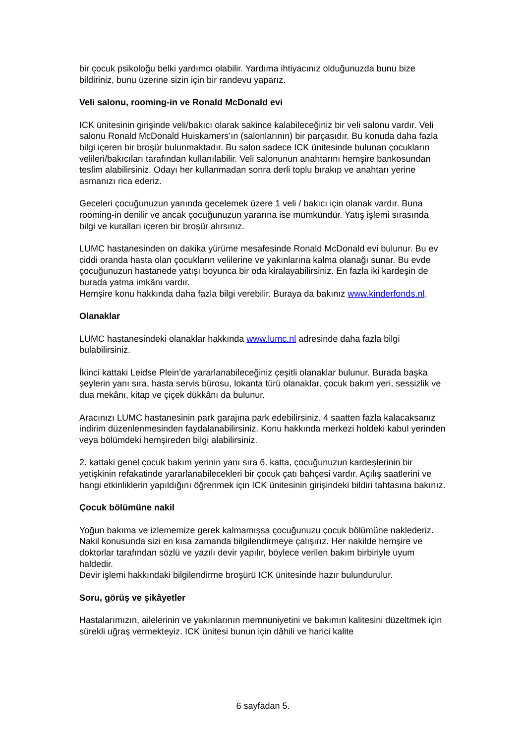bir çocuk psikoloğu belki yardımcı olabilir. Yardıma ihtiyacınız olduğunuzda bunu bize bildiriniz, bunu üzerine sizin için bir randevu yaparız.
Veli salonu, rooming-in ve Ronald McDonald evi
ICK ünitesinin girişinde veli/bakıcı olarak sakince kalabileceğiniz bir veli salonu vardır. Veli salonu Ronald McDonald Huiskamers’ın (salonlarının) bir parçasıdır. Bu konuda daha fazla bilgi içeren bir broşür bulunmaktadır. Bu salon sadece ICK ünitesinde bulunan çocukların velileri/bakıcıları tarafından kullanılabilir. Veli salonunun anahtarını hemşire bankosundan teslim alabilirsiniz. Odayı her kullanmadan sonra derli toplu bırakıp ve anahtarı yerine asmanızı rica ederiz.
Geceleri çocuğunuzun yanında gecelemek üzere 1 veli / bakıcı için olanak vardır. Buna rooming-in denilir ve ancak çocuğunuzun yararına ise mümkündür. Yatış işlemi sırasında bilgi ve kuralları içeren bir broşür alırsınız.
LUMC hastanesinden on dakika yürüme mesafesinde Ronald McDonald evi bulunur. Bu ev ciddi oranda hasta olan çocukların velilerine ve yakınlarına kalma olanağı sunar. Bu evde çocuğunuzun hastanede yatışı boyunca bir oda kiralayabilirsiniz. En fazla iki kardeşin de burada yatma imkânı vardır.
Hemşire konu hakkında daha fazla bilgi verebilir. Buraya da bakınız www.kinderfonds.nl.
Olanaklar
LUMC hastanesindeki olanaklar hakkında www.lumc.nl adresinde daha fazla bilgi bulabilirsiniz.
İkinci kattaki Leidse Plein’de yararlanabileceğiniz çeşitli olanaklar bulunur. Burada başka şeylerin yanı sıra, hasta servis bürosu, lokanta türü olanaklar, çocuk bakım yeri, sessizlik ve dua mekânı, kitap ve çiçek dükkânı da bulunur.
Aracınızı LUMC hastanesinin park garajına park edebilirsiniz. 4 saatten fazla kalacaksanız indirim düzenlenmesinden faydalanabilirsiniz. Konu hakkında merkezi holdeki kabul yerinden veya bölümdeki hemşireden bilgi alabilirsiniz.
2. kattaki genel çocuk bakım yerinin yanı sıra 6. katta, çocuğunuzun kardeşlerinin bir yetişkinin refakatinde yararlanabilecekleri bir çocuk çatı bahçesi vardır. Açılış saatlerini ve hangi etkinliklerin yapıldığını öğrenmek için ICK ünitesinin girişindeki bildiri tahtasına bakınız.
Çocuk bölümüne nakil
Yoğun bakıma ve izlememize gerek kalmamışsa çocuğunuzu çocuk bölümüne naklederiz.
Nakil konusunda sizi en kısa zamanda bilgilendirmeye çalışırız. Her nakilde hemşire ve doktorlar tarafından sözlü ve yazılı devir yapılır, böylece verilen bakım birbiriyle uyum haldedir.
Devir işlemi hakkındaki bilgilendirme broşürü ICK ünitesinde hazır bulundurulur.
Soru, görüş ve şikâyetler
Hastalarımızın, ailelerinin ve yakınlarının memnuniyetini ve bakımın kalitesini düzeltmek için sürekli uğraş vermekteyiz. ICK ünitesi bunun için dâhili ve harici kalite
6 sayfadan 5.